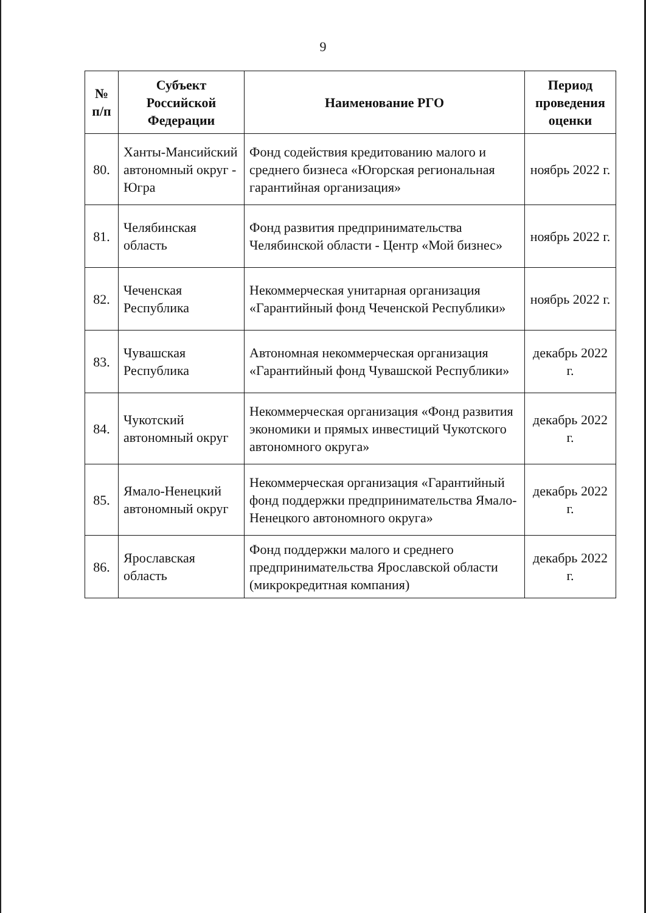9
| № п/п | Субъект Российской Федерации | Наименование РГО | Период проведения оценки |
| --- | --- | --- | --- |
| 80. | Ханты-Мансийский автономный округ - Югра | Фонд содействия кредитованию малого и среднего бизнеса «Югорская региональная гарантийная организация» | ноябрь 2022 г. |
| 81. | Челябинская область | Фонд развития предпринимательства Челябинской области - Центр «Мой бизнес» | ноябрь 2022 г. |
| 82. | Чеченская Республика | Некоммерческая унитарная организация «Гарантийный фонд Чеченской Республики» | ноябрь 2022 г. |
| 83. | Чувашская Республика | Автономная некоммерческая организация «Гарантийный фонд Чувашской Республики» | декабрь 2022 г. |
| 84. | Чукотский автономный округ | Некоммерческая организация «Фонд развития экономики и прямых инвестиций Чукотского автономного округа» | декабрь 2022 г. |
| 85. | Ямало-Ненецкий автономный округ | Некоммерческая организация «Гарантийный фонд поддержки предпринимательства Ямало-Ненецкого автономного округа» | декабрь 2022 г. |
| 86. | Ярославская область | Фонд поддержки малого и среднего предпринимательства Ярославской области (микрокредитная компания) | декабрь 2022 г. |